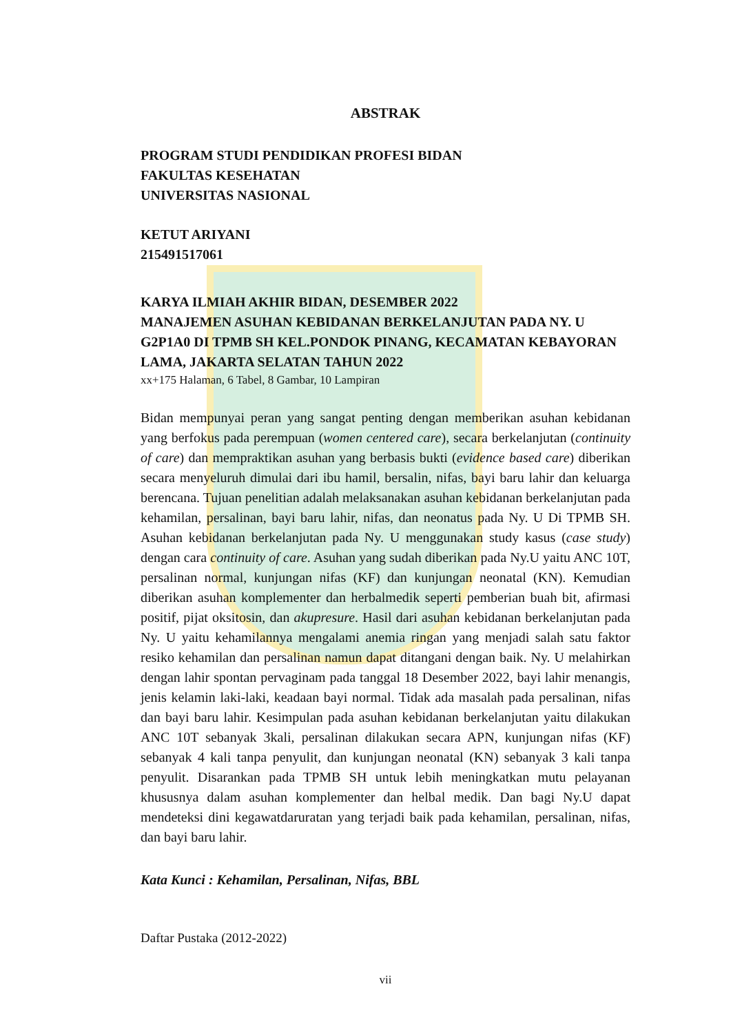ABSTRAK
PROGRAM STUDI PENDIDIKAN PROFESI BIDAN
FAKULTAS KESEHATAN
UNIVERSITAS NASIONAL
KETUT ARIYANI
215491517061
KARYA ILMIAH AKHIR BIDAN, DESEMBER 2022
MANAJEMEN ASUHAN KEBIDANAN BERKELANJUTAN PADA NY. U G2P1A0 DI TPMB SH KEL.PONDOK PINANG, KECAMATAN KEBAYORAN LAMA, JAKARTA SELATAN TAHUN 2022
xx+175 Halaman, 6 Tabel, 8 Gambar, 10 Lampiran
Bidan mempunyai peran yang sangat penting dengan memberikan asuhan kebidanan yang berfokus pada perempuan (women centered care), secara berkelanjutan (continuity of care) dan mempraktikan asuhan yang berbasis bukti (evidence based care) diberikan secara menyeluruh dimulai dari ibu hamil, bersalin, nifas, bayi baru lahir dan keluarga berencana. Tujuan penelitian adalah melaksanakan asuhan kebidanan berkelanjutan pada kehamilan, persalinan, bayi baru lahir, nifas, dan neonatus pada Ny. U Di TPMB SH. Asuhan kebidanan berkelanjutan pada Ny. U menggunakan study kasus (case study) dengan cara continuity of care. Asuhan yang sudah diberikan pada Ny.U yaitu ANC 10T, persalinan normal, kunjungan nifas (KF) dan kunjungan neonatal (KN). Kemudian diberikan asuhan komplementer dan herbalmedik seperti pemberian buah bit, afirmasi positif, pijat oksitosin, dan akupresure. Hasil dari asuhan kebidanan berkelanjutan pada Ny. U yaitu kehamilannya mengalami anemia ringan yang menjadi salah satu faktor resiko kehamilan dan persalinan namun dapat ditangani dengan baik. Ny. U melahirkan dengan lahir spontan pervaginam pada tanggal 18 Desember 2022, bayi lahir menangis, jenis kelamin laki-laki, keadaan bayi normal. Tidak ada masalah pada persalinan, nifas dan bayi baru lahir. Kesimpulan pada asuhan kebidanan berkelanjutan yaitu dilakukan ANC 10T sebanyak 3kali, persalinan dilakukan secara APN, kunjungan nifas (KF) sebanyak 4 kali tanpa penyulit, dan kunjungan neonatal (KN) sebanyak 3 kali tanpa penyulit. Disarankan pada TPMB SH untuk lebih meningkatkan mutu pelayanan khususnya dalam asuhan komplementer dan helbal medik. Dan bagi Ny.U dapat mendeteksi dini kegawatdaruratan yang terjadi baik pada kehamilan, persalinan, nifas, dan bayi baru lahir.
Kata Kunci : Kehamilan, Persalinan, Nifas, BBL
Daftar Pustaka (2012-2022)
vii